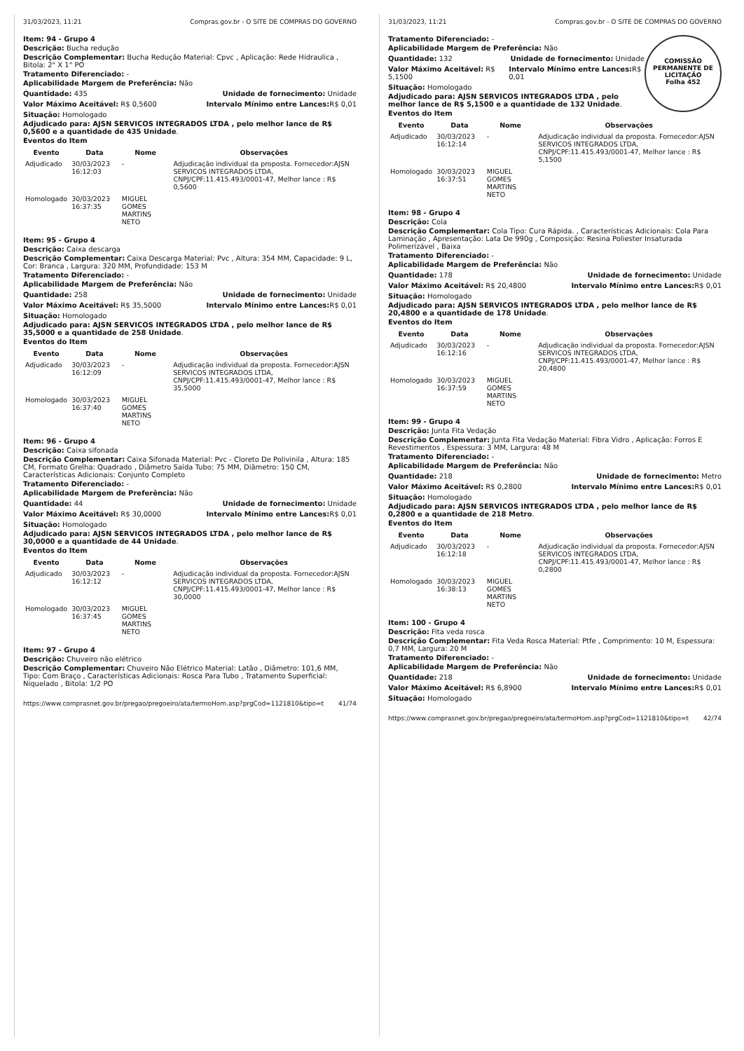31/03/2023, 11:21 Compras.gov.br - O SITE DE COMPRAS DO GOVERNO
Item: 94 - Grupo 4
Descrição: Bucha redução
Descrição Complementar: Bucha Redução Material: Cpvc , Aplicação: Rede Hidraulica , Bitola: 2" X 1" PO
Tratamento Diferenciado: -
Aplicabilidade Margem de Preferência: Não
Quantidade: 435 Unidade de fornecimento: Unidade
Valor Máximo Aceitável: R$ 0,5600
Intervalo Mínimo entre Lances: R$ 0,01
Situação: Homologado
Adjudicado para: AJSN SERVICOS INTEGRADOS LTDA , pelo melhor lance de R$ 0,5600 e a quantidade de 435 Unidade.
Eventos do Item
| Evento | Data | Nome | Observações |
| --- | --- | --- | --- |
| Adjudicado | 30/03/2023 16:12:03 | - | Adjudicação individual da proposta. Fornecedor:AJSN SERVICOS INTEGRADOS LTDA, CNPJ/CPF:11.415.493/0001-47, Melhor lance : R$ 0,5600 |
| Homologado | 30/03/2023 16:37:35 | MIGUEL GOMES MARTINS NETO | |
Item: 95 - Grupo 4
Descrição: Caixa descarga
Descrição Complementar: Caixa Descarga Material: Pvc , Altura: 354 MM, Capacidade: 9 L, Cor: Branca , Largura: 320 MM, Profundidade: 153 M
Tratamento Diferenciado: -
Aplicabilidade Margem de Preferência: Não
Quantidade: 258 Unidade de fornecimento: Unidade
Valor Máximo Aceitável: R$ 35,5000
Intervalo Mínimo entre Lances: R$ 0,01
Situação: Homologado
Adjudicado para: AJSN SERVICOS INTEGRADOS LTDA , pelo melhor lance de R$ 35,5000 e a quantidade de 258 Unidade.
Eventos do Item
| Evento | Data | Nome | Observações |
| --- | --- | --- | --- |
| Adjudicado | 30/03/2023 16:12:09 | - | Adjudicação individual da proposta. Fornecedor:AJSN SERVICOS INTEGRADOS LTDA, CNPJ/CPF:11.415.493/0001-47, Melhor lance : R$ 35,5000 |
| Homologado | 30/03/2023 16:37:40 | MIGUEL GOMES MARTINS NETO | |
Item: 96 - Grupo 4
Descrição: Caixa sifonada
Descrição Complementar: Caixa Sifonada Material: Pvc - Cloreto De Polivinila , Altura: 185 CM, Formato Grelha: Quadrado , Diâmetro Saída Tubo: 75 MM, Diâmetro: 150 CM, Características Adicionais: Conjunto Completo
Tratamento Diferenciado: -
Aplicabilidade Margem de Preferência: Não
Quantidade: 44 Unidade de fornecimento: Unidade
Valor Máximo Aceitável: R$ 30,0000
Intervalo Mínimo entre Lances: R$ 0,01
Situação: Homologado
Adjudicado para: AJSN SERVICOS INTEGRADOS LTDA , pelo melhor lance de R$ 30,0000 e a quantidade de 44 Unidade.
Eventos do Item
| Evento | Data | Nome | Observações |
| --- | --- | --- | --- |
| Adjudicado | 30/03/2023 16:12:12 | - | Adjudicação individual da proposta. Fornecedor:AJSN SERVICOS INTEGRADOS LTDA, CNPJ/CPF:11.415.493/0001-47, Melhor lance : R$ 30,0000 |
| Homologado | 30/03/2023 16:37:45 | MIGUEL GOMES MARTINS NETO | |
Item: 97 - Grupo 4
Descrição: Chuveiro não elétrico
Descrição Complementar: Chuveiro Não Elétrico Material: Latão , Diâmetro: 101,6 MM, Tipo: Com Braço , Características Adicionais: Rosca Para Tubo , Tratamento Superficial: Niquelado , Bitola: 1/2 PO
https://www.comprasnet.gov.br/pregao/pregoeiro/ata/termoHom.asp?prgCod=1121810&tipo=t 41/74
31/03/2023, 11:21 Compras.gov.br - O SITE DE COMPRAS DO GOVERNO
COMISSÃO PERMANENTE DE LICITAÇÃO
Folha 452
Tratamento Diferenciado: -
Aplicabilidade Margem de Preferência: Não
Quantidade: 132 Unidade de fornecimento: Unidade
Valor Máximo Aceitável: R$ 5,1500
Intervalo Mínimo entre Lances: R$ 0,01
Situação: Homologado
Adjudicado para: AJSN SERVICOS INTEGRADOS LTDA , pelo melhor lance de R$ 5,1500 e a quantidade de 132 Unidade.
Eventos do Item
| Evento | Data | Nome | Observações |
| --- | --- | --- | --- |
| Adjudicado | 30/03/2023 16:12:14 | - | Adjudicação individual da proposta. Fornecedor:AJSN SERVICOS INTEGRADOS LTDA, CNPJ/CPF:11.415.493/0001-47, Melhor lance : R$ 5,1500 |
| Homologado | 30/03/2023 16:37:51 | MIGUEL GOMES MARTINS NETO | |
Item: 98 - Grupo 4
Descrição: Cola
Descrição Complementar: Cola Tipo: Cura Rápida. , Características Adicionais: Cola Para Laminação , Apresentação: Lata De 990g , Composição: Resina Poliester Insaturada Polimerizável , Baixa
Tratamento Diferenciado: -
Aplicabilidade Margem de Preferência: Não
Quantidade: 178 Unidade de fornecimento: Unidade
Valor Máximo Aceitável: R$ 20,4800
Intervalo Mínimo entre Lances: R$ 0,01
Situação: Homologado
Adjudicado para: AJSN SERVICOS INTEGRADOS LTDA , pelo melhor lance de R$ 20,4800 e a quantidade de 178 Unidade.
Eventos do Item
| Evento | Data | Nome | Observações |
| --- | --- | --- | --- |
| Adjudicado | 30/03/2023 16:12:16 | - | Adjudicação individual da proposta. Fornecedor:AJSN SERVICOS INTEGRADOS LTDA, CNPJ/CPF:11.415.493/0001-47, Melhor lance : R$ 20,4800 |
| Homologado | 30/03/2023 16:37:59 | MIGUEL GOMES MARTINS NETO | |
Item: 99 - Grupo 4
Descrição: Junta Fita Vedação
Descrição Complementar: Junta Fita Vedação Material: Fibra Vidro , Aplicação: Forros E Revestimentos , Espessura: 3 MM, Largura: 48 M
Tratamento Diferenciado: -
Aplicabilidade Margem de Preferência: Não
Quantidade: 218 Unidade de fornecimento: Metro
Valor Máximo Aceitável: R$ 0,2800
Intervalo Mínimo entre Lances: R$ 0,01
Situação: Homologado
Adjudicado para: AJSN SERVICOS INTEGRADOS LTDA , pelo melhor lance de R$ 0,2800 e a quantidade de 218 Metro.
Eventos do Item
| Evento | Data | Nome | Observações |
| --- | --- | --- | --- |
| Adjudicado | 30/03/2023 16:12:18 | - | Adjudicação individual da proposta. Fornecedor:AJSN SERVICOS INTEGRADOS LTDA, CNPJ/CPF:11.415.493/0001-47, Melhor lance : R$ 0,2800 |
| Homologado | 30/03/2023 16:38:13 | MIGUEL GOMES MARTINS NETO | |
Item: 100 - Grupo 4
Descrição: Fita veda rosca
Descrição Complementar: Fita Veda Rosca Material: Ptfe , Comprimento: 10 M, Espessura: 0,7 MM, Largura: 20 M
Tratamento Diferenciado: -
Aplicabilidade Margem de Preferência: Não
Quantidade: 218 Unidade de fornecimento: Unidade
Valor Máximo Aceitável: R$ 6,8900
Intervalo Mínimo entre Lances: R$ 0,01
Situação: Homologado
https://www.comprasnet.gov.br/pregao/pregoeiro/ata/termoHom.asp?prgCod=1121810&tipo=t 42/74